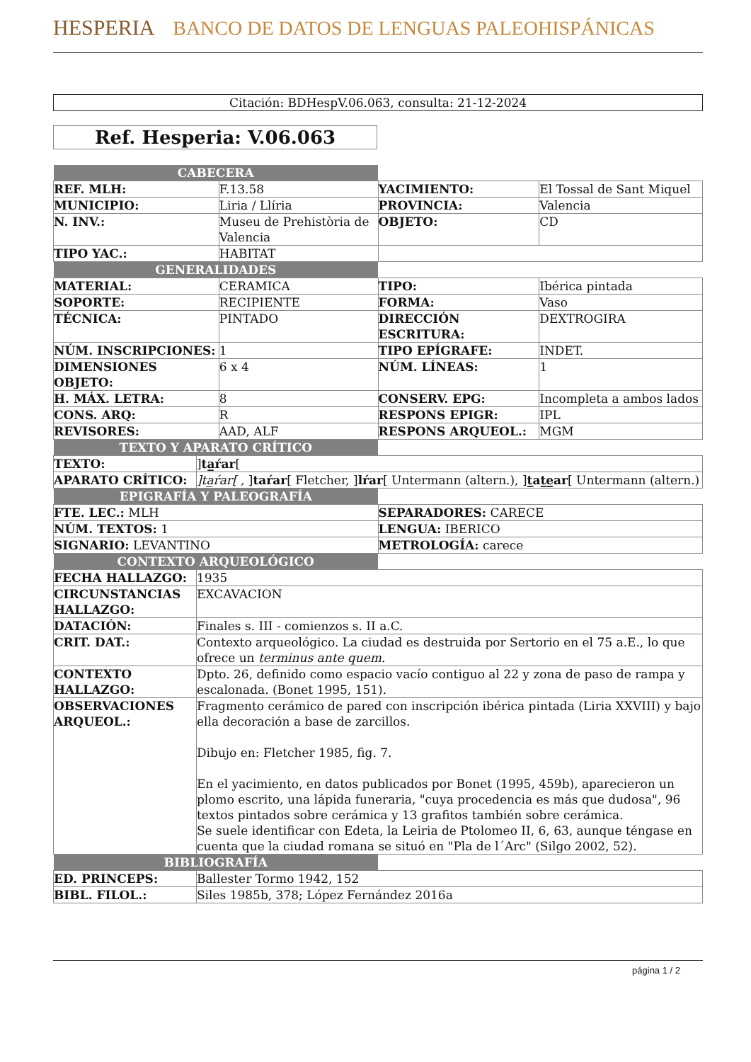HESPERIA BANCO DE DATOS DE LENGUAS PALEOHISPÁNICAS
Citación: BDHespV.06.063, consulta: 21-12-2024
Ref. Hesperia: V.06.063
| CABECERA | | | |
| REF. MLH: | F.13.58 | YACIMIENTO: | El Tossal de Sant Miquel |
| MUNICIPIO: | Liria / Llíria | PROVINCIA: | Valencia |
| N. INV.: | Museu de Prehistòria de Valencia | OBJETO: | CD |
| TIPO YAC.: | HABITAT | | |
| GENERALIDADES | | | |
| MATERIAL: | CERAMICA | TIPO: | Ibérica pintada |
| SOPORTE: | RECIPIENTE | FORMA: | Vaso |
| TÉCNICA: | PINTADO | DIRECCIÓN ESCRITURA: | DEXTROGIRA |
| NÚM. INSCRIPCIONES: | 1 | TIPO EPÍGRAFE: | INDET. |
| DIMENSIONES OBJETO: | 6 x 4 | NÚM. LÍNEAS: | 1 |
| H. MÁX. LETRA: | 8 | CONSERV. EPG: | Incompleta a ambos lados |
| CONS. ARQ: | R | RESPONS EPIGR: | IPL |
| REVISORES: | AAD, ALF | RESPONS ARQUEOL.: | MGM |
| TEXTO Y APARATO CRÍTICO | | |
| TEXTO: | ] ta̲ŕar [ | |
| APARATO CRÍTICO: | ]ta̲ŕar[ , ] taŕar [ Fletcher, ] lŕar [ Untermann (altern.), ] t̲at̲e̲ar [ Untermann (altern.) | |
| EPIGRAFÍA Y PALEOGRAFÍA | | |
| FTE. LEC.: MLH | | SEPARADORES: CARECE |
| NÚM. TEXTOS: 1 | | LENGUA: IBERICO |
| SIGNARIO: LEVANTINO | | METROLOGÍA: carece |
| CONTEXTO ARQUEOLÓGICO | | |
| FECHA HALLAZGO: | 1935 | |
| CIRCUNSTANCIAS HALLAZGO: | EXCAVACION | |
| DATACIÓN: | Finales s. III - comienzos s. II a.C. | |
| CRIT. DAT.: | Contexto arqueológico. La ciudad es destruida por Sertorio en el 75 a.E., lo que ofrece un terminus ante quem . | |
| CONTEXTO HALLAZGO: | Dpto. 26, definido como espacio vacío contiguo al 22 y zona de paso de rampa y escalonada. (Bonet 1995, 151). | |
| OBSERVACIONES ARQUEOL.: | Fragmento cerámico de pared con inscripción ibérica pintada (Liria XXVIII) y bajo ella decoración a base de zarcillos. Dibujo en: Fletcher 1985, fig. 7. En el yacimiento, en datos publicados por Bonet (1995, 459b), aparecieron un plomo escrito, una lápida funeraria, "cuya procedencia es más que dudosa", 96 textos pintados sobre cerámica y 13 grafitos también sobre cerámica. Se suele identificar con Edeta, la Leiria de Ptolomeo II, 6, 63, aunque téngase en cuenta que la ciudad romana se situó en "Pla de l´Arc" (Silgo 2002, 52). | |
| BIBLIOGRAFÍA | | |
| ED. PRINCEPS: | Ballester Tormo 1942, 152 | |
| BIBL. FILOL.: | Siles 1985b, 378; López Fernández 2016a | |
página 1 / 2